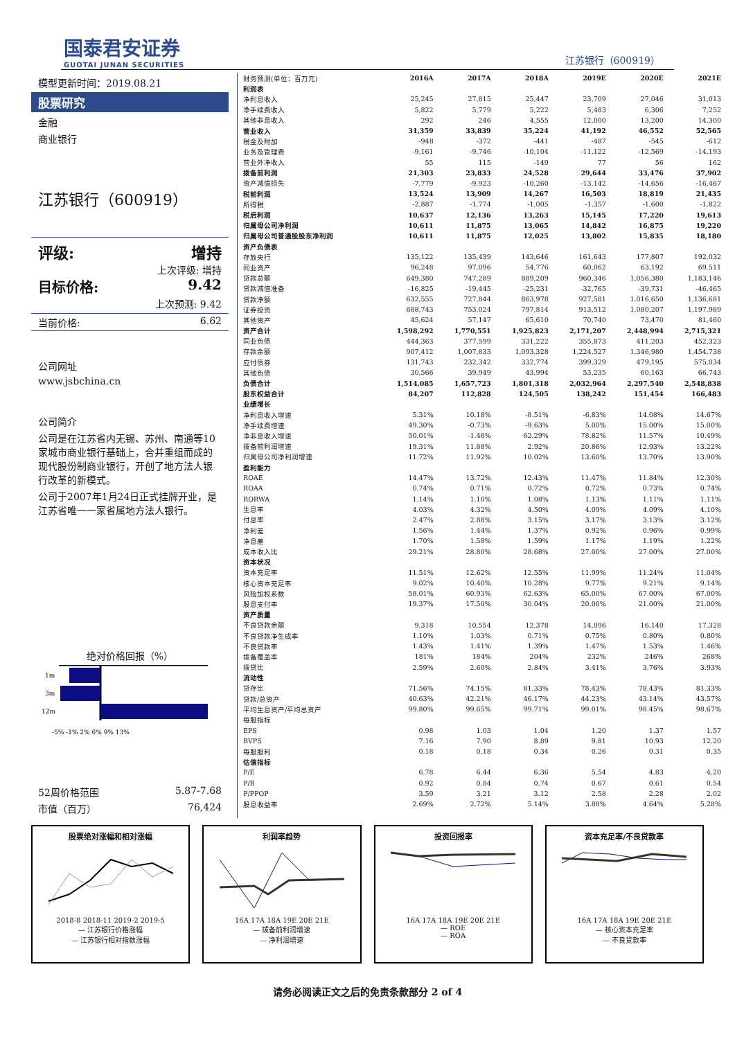国泰君安证券
GUOTAI JUNAN SECURITIES
江苏银行（600919）
模型更新时间：2019.08.21
股票研究
金融
商业银行
江苏银行（600919）
评级: 增持
上次评级: 增持
目标价格: 9.42
上次预测: 9.42
当前价格: 6.62
公司网址
www.jsbchina.cn
公司简介
公司是在江苏省内无锡、苏州、南通等10家城市商业银行基础上，合并重组而成的现代股份制商业银行，开创了地方法人银行改革的新模式。
公司于2007年1月24日正式挂牌开业，是江苏省唯一一家省属地方法人银行。
绝对价格回报（%）
1m
3m
12m
-5% -1% 2% 6% 9% 13%
52周价格范围 5.87-7.68
市值（百万） 76,424
| 财务预测(单位：百万元) | 2016A | 2017A | 2018A | 2019E | 2020E | 2021E |
| --- | --- | --- | --- | --- | --- | --- |
| 利润表 | | | | | | |
| 净利息收入 | 25,245 | 27,815 | 25,447 | 23,709 | 27,046 | 31,013 |
| 净手续费收入 | 5,822 | 5,779 | 5,222 | 5,483 | 6,306 | 7,252 |
| 其他非息收入 | 292 | 246 | 4,555 | 12,000 | 13,200 | 14,300 |
| 营业收入 | 31,359 | 33,839 | 35,224 | 41,192 | 46,552 | 52,565 |
| 税金及附加 | -948 | -372 | -441 | -487 | -545 | -612 |
| 业务及管理费 | -9,161 | -9,746 | -10,104 | -11,122 | -12,569 | -14,193 |
| 营业外净收入 | 55 | 115 | -149 | 77 | 56 | 162 |
| 拨备前利润 | 21,303 | 23,833 | 24,528 | 29,644 | 33,476 | 37,902 |
| 资产减值损失 | -7,779 | -9,923 | -10,260 | -13,142 | -14,656 | -16,467 |
| 税前利润 | 13,524 | 13,909 | 14,267 | 16,503 | 18,819 | 21,435 |
| 所得税 | -2,887 | -1,774 | -1,005 | -1,357 | -1,600 | -1,822 |
| 税后利润 | 10,637 | 12,136 | 13,263 | 15,145 | 17,220 | 19,613 |
| 归属母公司净利润 | 10,611 | 11,875 | 13,065 | 14,842 | 16,875 | 19,220 |
| 归属母公司普通股股东净利润 | 10,611 | 11,875 | 12,025 | 13,802 | 15,835 | 18,180 |
| 资产负债表 | | | | | | |
| 存放央行 | 135,122 | 135,439 | 143,646 | 161,643 | 177,807 | 192,032 |
| 同业资产 | 96,248 | 97,096 | 54,776 | 60,062 | 63,192 | 69,511 |
| 贷款总额 | 649,380 | 747,289 | 889,209 | 960,346 | 1,056,380 | 1,183,146 |
| 贷款减值准备 | -16,825 | -19,445 | -25,231 | -32,765 | -39,731 | -46,465 |
| 贷款净额 | 632,555 | 727,844 | 863,978 | 927,581 | 1,016,650 | 1,136,681 |
| 证券投资 | 688,743 | 753,024 | 797,814 | 913,512 | 1,080,207 | 1,197,969 |
| 其他资产 | 45,624 | 57,147 | 65,610 | 70,740 | 73,470 | 81,460 |
| 资产合计 | 1,598,292 | 1,770,551 | 1,925,823 | 2,171,207 | 2,448,994 | 2,715,321 |
| 同业负债 | 444,363 | 377,599 | 331,222 | 355,873 | 411,203 | 452,323 |
| 存款余额 | 907,412 | 1,007,833 | 1,093,328 | 1,224,527 | 1,346,980 | 1,454,738 |
| 应付债券 | 131,743 | 232,342 | 332,774 | 399,329 | 479,195 | 575,034 |
| 其他负债 | 30,566 | 39,949 | 43,994 | 53,235 | 60,163 | 66,743 |
| 负债合计 | 1,514,085 | 1,657,723 | 1,801,318 | 2,032,964 | 2,297,540 | 2,548,838 |
| 股东权益合计 | 84,207 | 112,828 | 124,505 | 138,242 | 151,454 | 166,483 |
| 业绩增长 | | | | | | |
| 净利息收入增速 | 5.31% | 10.18% | -8.51% | -6.83% | 14.08% | 14.67% |
| 净手续费增速 | 49.30% | -0.73% | -9.63% | 5.00% | 15.00% | 15.00% |
| 净非息收入增速 | 50.01% | -1.46% | 62.29% | 78.82% | 11.57% | 10.49% |
| 拨备前利润增速 | 19.31% | 11.88% | 2.92% | 20.86% | 12.93% | 13.22% |
| 归属母公司净利润增速 | 11.72% | 11.92% | 10.02% | 13.60% | 13.70% | 13.90% |
| 盈利能力 | | | | | | |
| ROAE | 14.47% | 13.72% | 12.43% | 11.47% | 11.84% | 12.30% |
| ROAA | 0.74% | 0.71% | 0.72% | 0.72% | 0.73% | 0.74% |
| RORWA | 1.14% | 1.10% | 1.08% | 1.13% | 1.11% | 1.11% |
| 生息率 | 4.03% | 4.32% | 4.50% | 4.09% | 4.09% | 4.10% |
| 付息率 | 2.47% | 2.88% | 3.15% | 3.17% | 3.13% | 3.12% |
| 净利差 | 1.56% | 1.44% | 1.37% | 0.92% | 0.96% | 0.99% |
| 净息差 | 1.70% | 1.58% | 1.59% | 1.17% | 1.19% | 1.22% |
| 成本收入比 | 29.21% | 28.80% | 28.68% | 27.00% | 27.00% | 27.00% |
| 资本状况 | | | | | | |
| 资本充足率 | 11.51% | 12.62% | 12.55% | 11.99% | 11.24% | 11.04% |
| 核心资本充足率 | 9.02% | 10.40% | 10.28% | 9.77% | 9.21% | 9.14% |
| 风险加权系数 | 58.01% | 60.93% | 62.63% | 65.00% | 67.00% | 67.00% |
| 股息支付率 | 19.37% | 17.50% | 30.04% | 20.00% | 21.00% | 21.00% |
| 资产质量 | | | | | | |
| 不良贷款余额 | 9,318 | 10,554 | 12,378 | 14,096 | 16,140 | 17,328 |
| 不良贷款净生成率 | 1.10% | 1.03% | 0.71% | 0.75% | 0.80% | 0.80% |
| 不良贷款率 | 1.43% | 1.41% | 1.39% | 1.47% | 1.53% | 1.46% |
| 拨备覆盖率 | 181% | 184% | 204% | 232% | 246% | 268% |
| 拨贷比 | 2.59% | 2.60% | 2.84% | 3.41% | 3.76% | 3.93% |
| 流动性 | | | | | | |
| 贷存比 | 71.56% | 74.15% | 81.33% | 78.43% | 78.43% | 81.33% |
| 贷款/总资产 | 40.63% | 42.21% | 46.17% | 44.23% | 43.14% | 43.57% |
| 平均生息资产/平均总资产 | 99.80% | 99.65% | 99.71% | 99.01% | 98.45% | 98.67% |
| 每股指标 | | | | | | |
| EPS | 0.98 | 1.03 | 1.04 | 1.20 | 1.37 | 1.57 |
| BVPS | 7.16 | 7.90 | 8.89 | 9.81 | 10.93 | 12.20 |
| 每股股利 | 0.18 | 0.18 | 0.34 | 0.26 | 0.31 | 0.35 |
| 估值指标 | | | | | | |
| P/E | 6.78 | 6.44 | 6.36 | 5.54 | 4.83 | 4.20 |
| P/B | 0.92 | 0.84 | 0.74 | 0.67 | 0.61 | 0.54 |
| P/PPOP | 3.59 | 3.21 | 3.12 | 2.58 | 2.28 | 2.02 |
| 股息收益率 | 2.69% | 2.72% | 5.14% | 3.88% | 4.64% | 5.28% |
股票绝对涨幅和相对涨幅
2018-8 2018-11 2019-2 2019-5
— 江苏银行价格涨幅
— 江苏银行相对指数涨幅
利润率趋势
16A 17A 18A 19E 20E 21E
— 拨备前利润增速
— 净利润增速
投资回报率
16A 17A 18A 19E 20E 21E
— ROE
— ROA
资本充足率/不良贷款率
16A 17A 18A 19E 20E 21E
— 核心资本充足率
— 不良贷款率
请务必阅读正文之后的免责条款部分 2 of 4